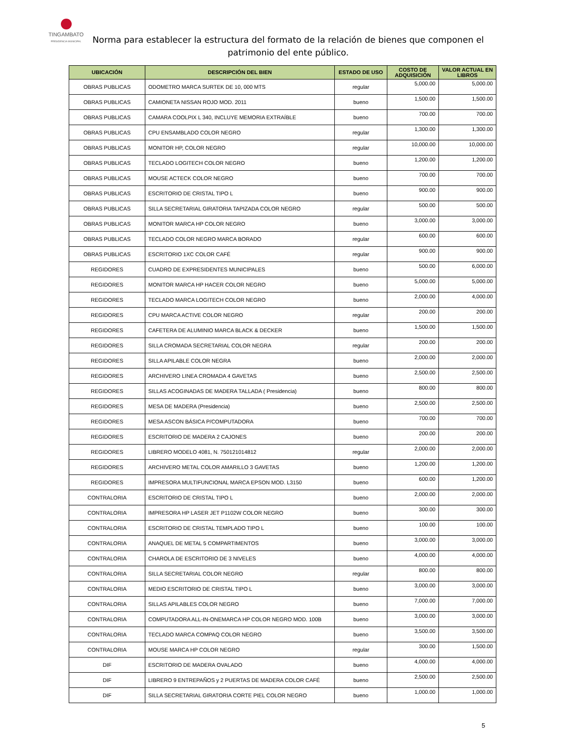TINGAMBATO
PRESIDENCIA MUNICIPAL
Norma para establecer la estructura del formato de la relación de bienes que componen el patrimonio del ente público.
| UBICACIÓN | DESCRIPCIÓN DEL BIEN | ESTADO DE USO | COSTO DE ADQUISICIÓN | VALOR ACTUAL EN LIBROS |
| --- | --- | --- | --- | --- |
| OBRAS PUBLICAS | ODOMETRO MARCA SURTEK DE 10, 000 MTS | regular | 5,000.00 | 5,000.00 |
| OBRAS PUBLICAS | CAMIONETA NISSAN ROJO MOD. 2011 | bueno | 1,500.00 | 1,500.00 |
| OBRAS PUBLICAS | CAMARA COOLPIX L 340, INCLUYE MEMORIA EXTRAÍBLE | bueno | 700.00 | 700.00 |
| OBRAS PUBLICAS | CPU ENSAMBLADO COLOR NEGRO | regular | 1,300.00 | 1,300.00 |
| OBRAS PUBLICAS | MONITOR HP, COLOR NEGRO | regular | 10,000.00 | 10,000.00 |
| OBRAS PUBLICAS | TECLADO LOGITECH COLOR NEGRO | bueno | 1,200.00 | 1,200.00 |
| OBRAS PUBLICAS | MOUSE ACTECK COLOR NEGRO | bueno | 700.00 | 700.00 |
| OBRAS PUBLICAS | ESCRITORIO DE CRISTAL TIPO L | bueno | 900.00 | 900.00 |
| OBRAS PUBLICAS | SILLA SECRETARIAL GIRATORIA TAPIZADA COLOR NEGRO | regular | 500.00 | 500.00 |
| OBRAS PUBLICAS | MONITOR MARCA HP COLOR NEGRO | bueno | 3,000.00 | 3,000.00 |
| OBRAS PUBLICAS | TECLADO COLOR NEGRO MARCA BORADO | regular | 600.00 | 600.00 |
| OBRAS PUBLICAS | ESCRITORIO 1XC COLOR CAFÉ | regular | 900.00 | 900.00 |
| REGIDORES | CUADRO DE EXPRESIDENTES MUNICIPALES | bueno | 500.00 | 6,000.00 |
| REGIDORES | MONITOR MARCA HP HACER COLOR NEGRO | bueno | 5,000.00 | 5,000.00 |
| REGIDORES | TECLADO MARCA LOGITECH COLOR NEGRO | bueno | 2,000.00 | 4,000.00 |
| REGIDORES | CPU MARCA ACTIVE COLOR NEGRO | regular | 200.00 | 200.00 |
| REGIDORES | CAFETERA DE ALUMINIO MARCA BLACK & DECKER | bueno | 1,500.00 | 1,500.00 |
| REGIDORES | SILLA CROMADA SECRETARIAL COLOR NEGRA | regular | 200.00 | 200.00 |
| REGIDORES | SILLA APILABLE COLOR NEGRA | bueno | 2,000.00 | 2,000.00 |
| REGIDORES | ARCHIVERO LINEA CROMADA 4 GAVETAS | bueno | 2,500.00 | 2,500.00 |
| REGIDORES | SILLAS ACOGINADAS DE MADERA TALLADA ( Presidencia) | bueno | 800.00 | 800.00 |
| REGIDORES | MESA DE MADERA (Presidencia) | bueno | 2,500.00 | 2,500.00 |
| REGIDORES | MESA ASCON BÁSICA P/COMPUTADORA | bueno | 700.00 | 700.00 |
| REGIDORES | ESCRITORIO DE MADERA 2 CAJONES | bueno | 200.00 | 200.00 |
| REGIDORES | LIBRERO MODELO 4081, N. 750121014812 | regular | 2,000.00 | 2,000.00 |
| REGIDORES | ARCHIVERO METAL COLOR AMARILLO 3 GAVETAS | bueno | 1,200.00 | 1,200.00 |
| REGIDORES | IMPRESORA MULTIFUNCIONAL MARCA EPSON MOD. L3150 | bueno | 600.00 | 1,200.00 |
| CONTRALORIA | ESCRITORIO DE CRISTAL TIPO L | bueno | 2,000.00 | 2,000.00 |
| CONTRALORIA | IMPRESORA HP LASER JET P1102W COLOR NEGRO | bueno | 300.00 | 300.00 |
| CONTRALORIA | ESCRITORIO DE CRISTAL TEMPLADO TIPO L | bueno | 100.00 | 100.00 |
| CONTRALORIA | ANAQUEL DE METAL 5 COMPARTIMENTOS | bueno | 3,000.00 | 3,000.00 |
| CONTRALORIA | CHAROLA DE ESCRITORIO DE 3 NIVELES | bueno | 4,000.00 | 4,000.00 |
| CONTRALORIA | SILLA SECRETARIAL COLOR NEGRO | regular | 800.00 | 800.00 |
| CONTRALORIA | MEDIO ESCRITORIO DE CRISTAL TIPO L | bueno | 3,000.00 | 3,000.00 |
| CONTRALORIA | SILLAS APILABLES COLOR NEGRO | bueno | 7,000.00 | 7,000.00 |
| CONTRALORIA | COMPUTADORA ALL-IN-ONEMARCA HP COLOR NEGRO MOD. 100B | bueno | 3,000.00 | 3,000.00 |
| CONTRALORIA | TECLADO MARCA COMPAQ COLOR NEGRO | bueno | 3,500.00 | 3,500.00 |
| CONTRALORIA | MOUSE MARCA HP COLOR NEGRO | regular | 300.00 | 1,500.00 |
| DIF | ESCRITORIO DE MADERA OVALADO | bueno | 4,000.00 | 4,000.00 |
| DIF | LIBRERO 9 ENTREPAÑOS y 2 PUERTAS DE MADERA COLOR CAFÉ | bueno | 2,500.00 | 2,500.00 |
| DIF | SILLA SECRETARIAL GIRATORIA CORTE PIEL COLOR NEGRO | bueno | 1,000.00 | 1,000.00 |
5